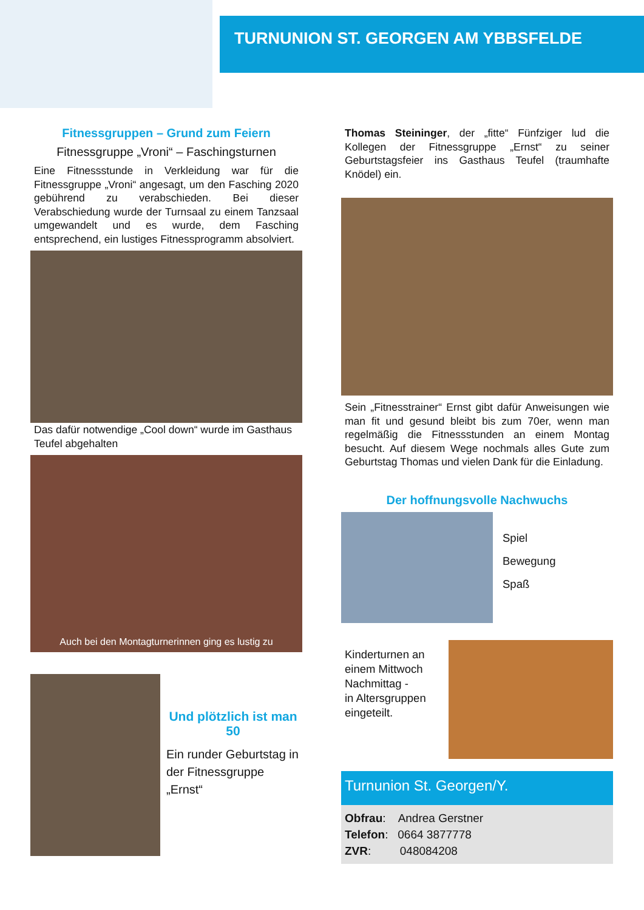TURNUNION ST. GEORGEN AM YBBSFELDE
Fitnessgruppen – Grund zum Feiern
Fitnessgruppe „Vroni“ – Faschingsturnen
Eine Fitnessstunde in Verkleidung war für die Fitnessgruppe „Vroni“ angesagt, um den Fasching 2020 gebührend zu verabschieden. Bei dieser Verabschiedung wurde der Turnsaal zu einem Tanzsaal umgewandelt und es wurde, dem Fasching entsprechend, ein lustiges Fitnessprogramm absolviert.
Das dafür notwendige „Cool down“ wurde im Gasthaus Teufel abgehalten
Auch bei den Montagturnerinnen ging es lustig zu
Und plötzlich ist man
50
Ein runder Geburtstag in der Fitnessgruppe „Ernst“
Thomas Steininger, der „fitte“ Fünfziger lud die Kollegen der Fitnessgruppe „Ernst“ zu seiner Geburtstagsfeier ins Gasthaus Teufel (traumhafte Knödel) ein.
Sein „Fitnesstrainer“ Ernst gibt dafür Anweisungen wie man fit und gesund bleibt bis zum 70er, wenn man regelmäßig die Fitnessstunden an einem Montag besucht. Auf diesem Wege nochmals alles Gute zum Geburtstag Thomas und vielen Dank für die Einladung.
Der hoffnungsvolle Nachwuchs
Spiel
Bewegung
Spaß
Kinderturnen an einem Mittwoch Nachmittag -
in Altersgruppen eingeteilt.
Turnunion St. Georgen/Y.
Obfrau: Andrea Gerstner
Telefon: 0664 3877778
ZVR: 048084208